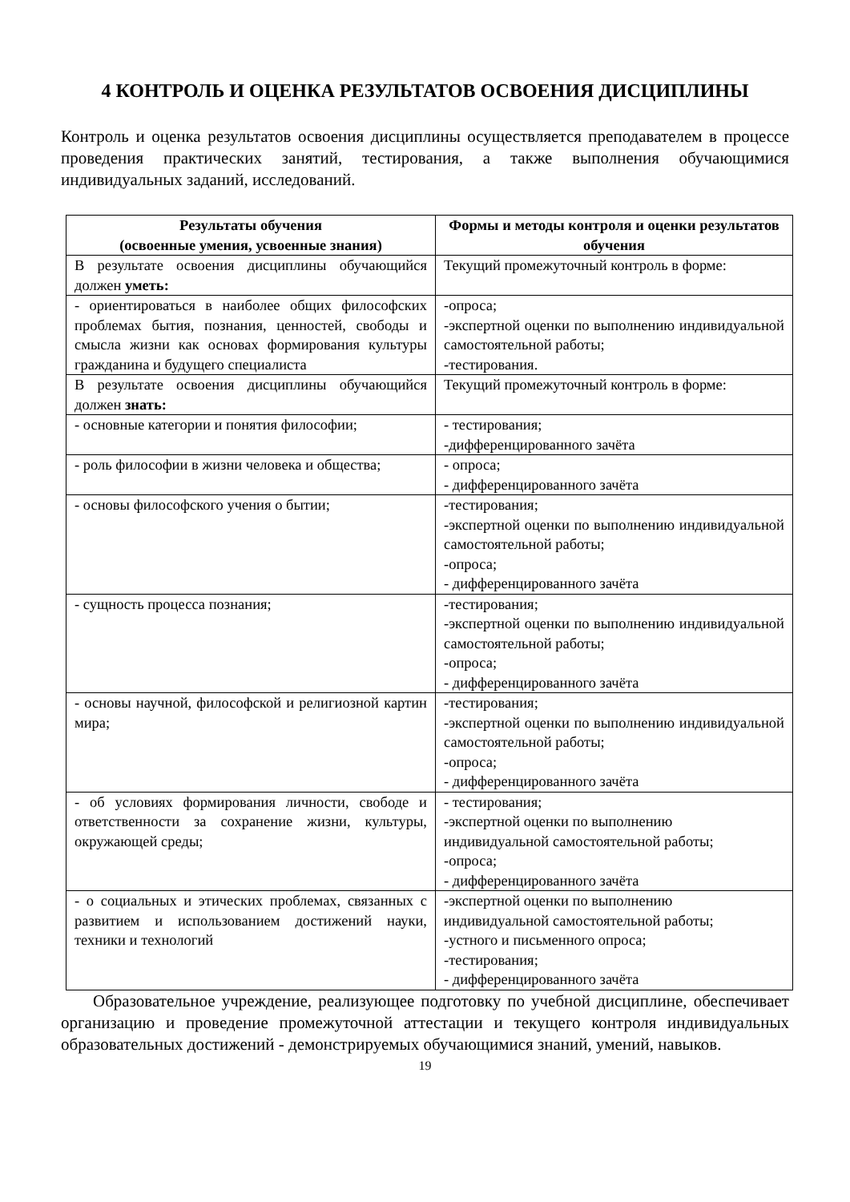4 КОНТРОЛЬ И ОЦЕНКА РЕЗУЛЬТАТОВ ОСВОЕНИЯ ДИСЦИПЛИНЫ
Контроль и оценка результатов освоения дисциплины осуществляется преподавателем в процессе проведения практических занятий, тестирования, а также выполнения обучающимися индивидуальных заданий, исследований.
| Результаты обучения (освоенные умения, усвоенные знания) | Формы и методы контроля и оценки результатов обучения |
| --- | --- |
| В результате освоения дисциплины обучающийся должен уметь: | Текущий промежуточный контроль в форме: |
| - ориентироваться в наиболее общих философских проблемах бытия, познания, ценностей, свободы и смысла жизни как основах формирования культуры гражданина и будущего специалиста | -опроса; -экспертной оценки по выполнению индивидуальной самостоятельной работы; -тестирования. |
| В результате освоения дисциплины обучающийся должен знать: | Текущий промежуточный контроль в форме: |
| - основные категории и понятия философии; | - тестирования; -дифференцированного зачёта |
| - роль философии в жизни человека и общества; | - опроса; - дифференцированного зачёта |
| - основы философского учения о бытии; | -тестирования; -экспертной оценки по выполнению индивидуальной самостоятельной работы; -опроса; - дифференцированного зачёта |
| - сущность процесса познания; | -тестирования; -экспертной оценки по выполнению индивидуальной самостоятельной работы; -опроса; - дифференцированного зачёта |
| - основы научной, философской и религиозной картин мира; | -тестирования; -экспертной оценки по выполнению индивидуальной самостоятельной работы; -опроса; - дифференцированного зачёта |
| - об условиях формирования личности, свободе и ответственности за сохранение жизни, культуры, окружающей среды; | - тестирования; -экспертной оценки по выполнению индивидуальной самостоятельной работы; -опроса; - дифференцированного зачёта |
| - о социальных и этических проблемах, связанных с развитием и использованием достижений науки, техники и технологий | -экспертной оценки по выполнению индивидуальной самостоятельной работы; -устного и письменного опроса; -тестирования; - дифференцированного зачёта |
Образовательное учреждение, реализующее подготовку по учебной дисциплине, обеспечивает организацию и проведение промежуточной аттестации и текущего контроля индивидуальных образовательных достижений - демонстрируемых обучающимися знаний, умений, навыков.
19